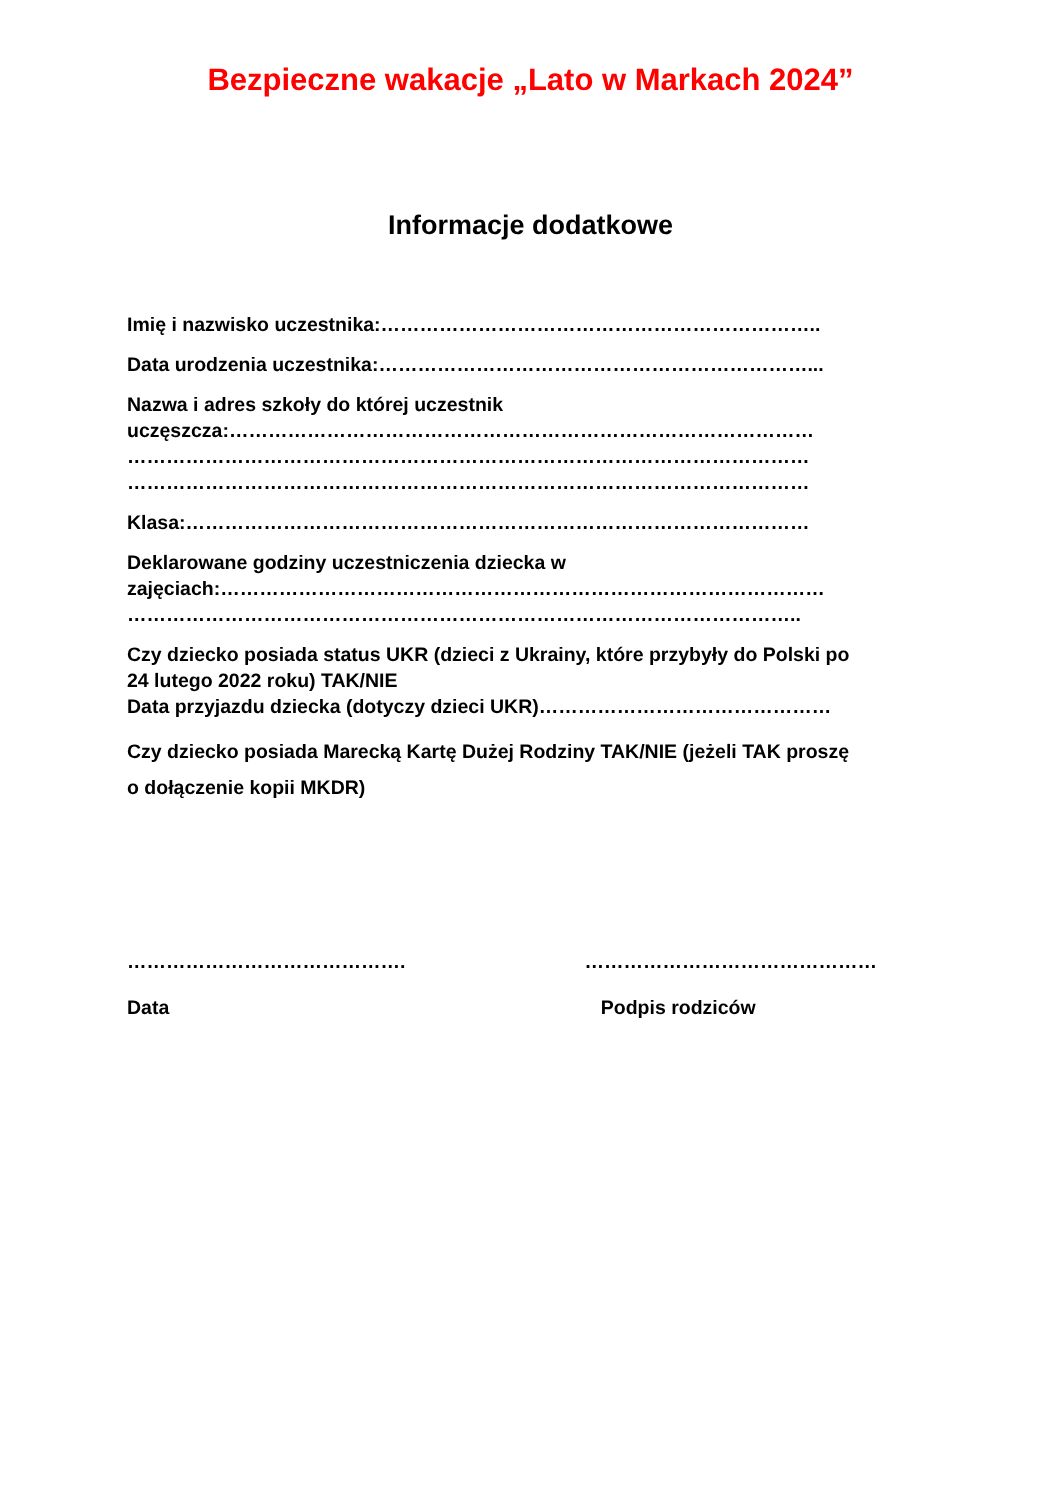Bezpieczne wakacje „Lato w Markach 2024”
Informacje dodatkowe
Imię i nazwisko uczestnika:…………………………………………………………..
Data urodzenia uczestnika:…………………………………………………………...
Nazwa i adres szkoły do której uczestnik
uczęszcza:………………………………………………………………………………
……………………………………………………………………………………………
……………………………………………………………………………………………
Klasa:……………………………………………………………………………………
Deklarowane godziny uczestniczenia dziecka w
zajęciach:…………………………………………………………………………………
…………………………………………………………………………………………..
Czy dziecko posiada status UKR (dzieci z Ukrainy, które przybyły do Polski po
24 lutego 2022 roku) TAK/NIE
Data przyjazdu dziecka (dotyczy dzieci UKR)………………………………………
Czy dziecko posiada Marecką Kartę Dużej Rodziny TAK/NIE (jeżeli TAK proszę
o dołączenie kopii MKDR)
…………………………………….
Data
………………………………………
Podpis rodziców